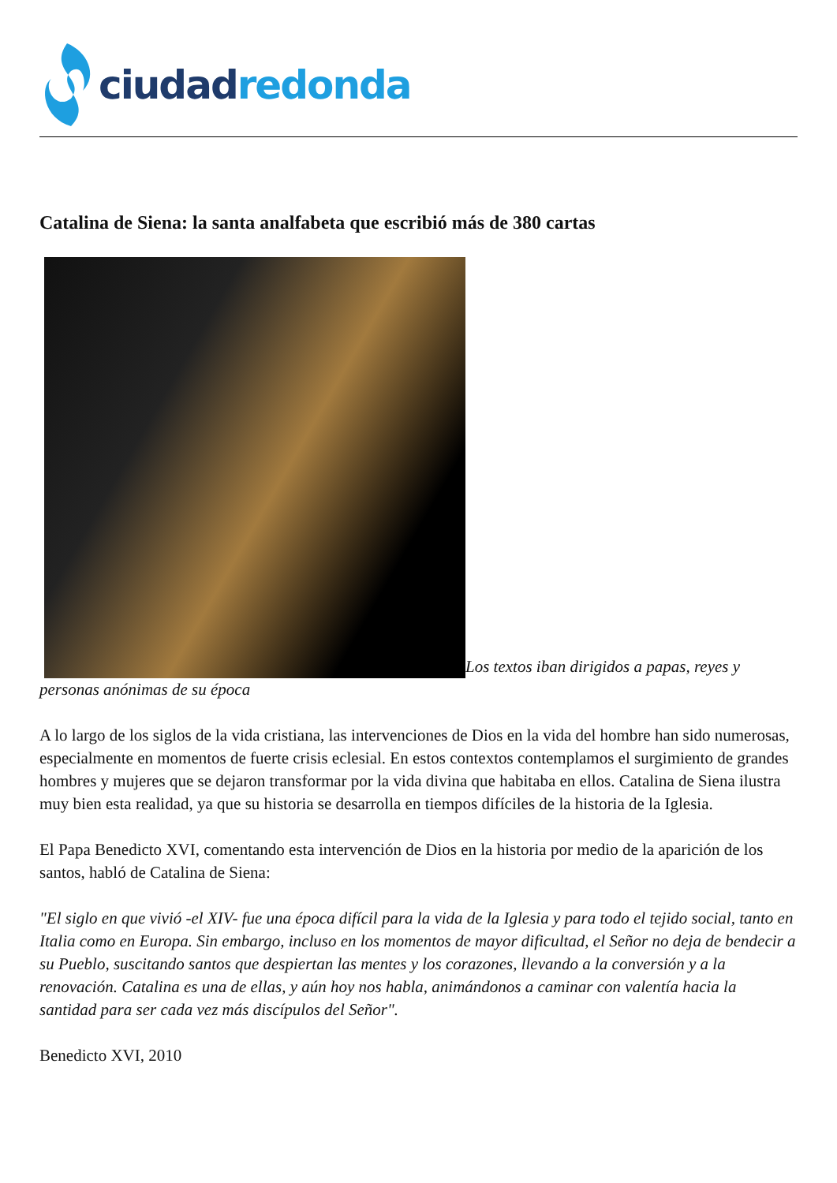ciudad redonda
Catalina de Siena: la santa analfabeta que escribió más de 380 cartas
Los textos iban dirigidos a papas, reyes y personas anónimas de su época
A lo largo de los siglos de la vida cristiana, las intervenciones de Dios en la vida del hombre han sido numerosas, especialmente en momentos de fuerte crisis eclesial. En estos contextos contemplamos el surgimiento de grandes hombres y mujeres que se dejaron transformar por la vida divina que habitaba en ellos. Catalina de Siena ilustra muy bien esta realidad, ya que su historia se desarrolla en tiempos difíciles de la historia de la Iglesia.
El Papa Benedicto XVI, comentando esta intervención de Dios en la historia por medio de la aparición de los santos, habló de Catalina de Siena:
"El siglo en que vivió -el XIV- fue una época difícil para la vida de la Iglesia y para todo el tejido social, tanto en Italia como en Europa. Sin embargo, incluso en los momentos de mayor dificultad, el Señor no deja de bendecir a su Pueblo, suscitando santos que despiertan las mentes y los corazones, llevando a la conversión y a la renovación. Catalina es una de ellas, y aún hoy nos habla, animándonos a caminar con valentía hacia la santidad para ser cada vez más discípulos del Señor".
Benedicto XVI, 2010